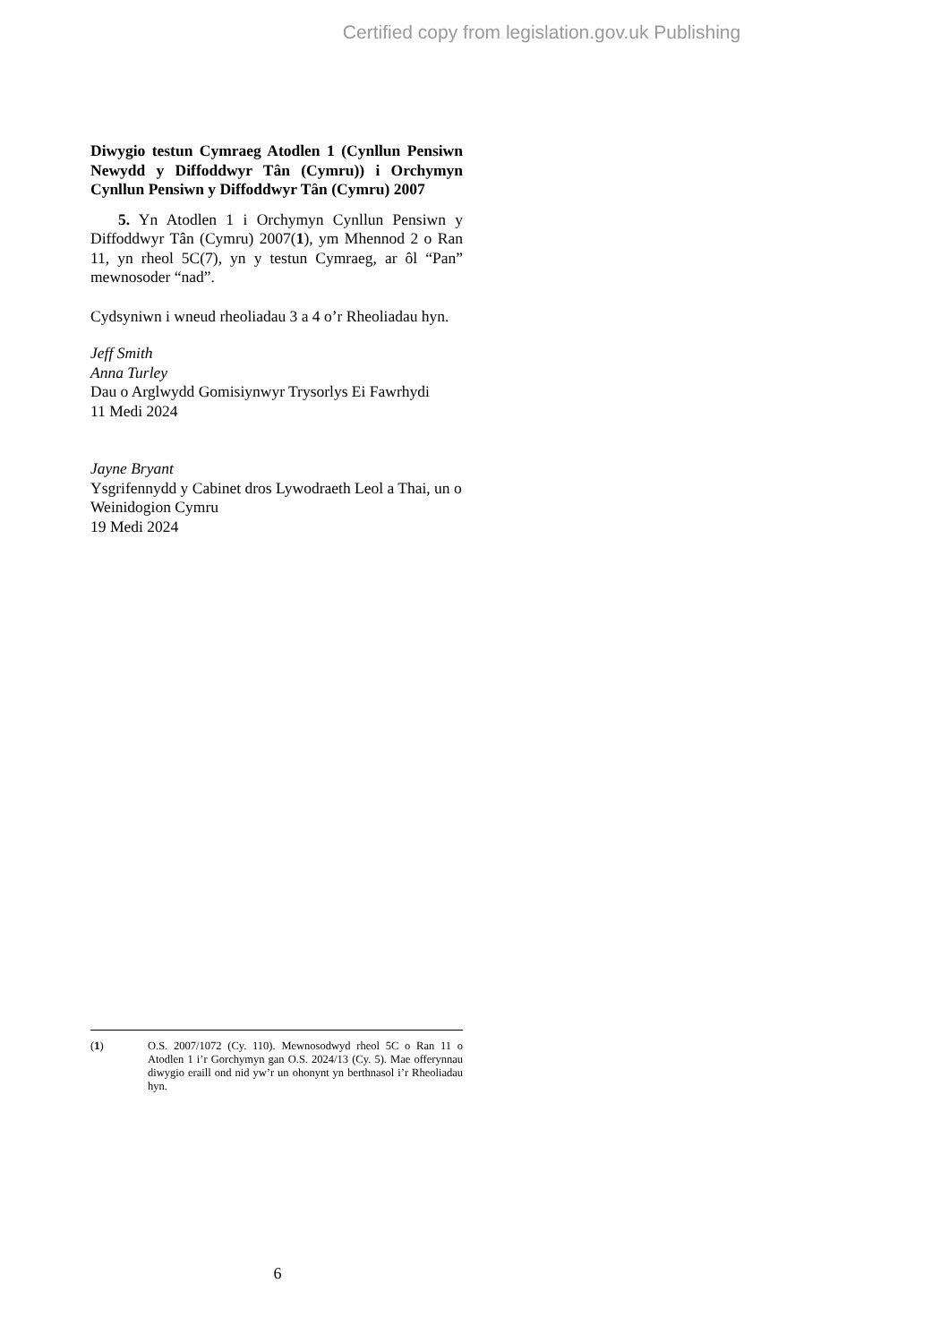Certified copy from legislation.gov.uk Publishing
Diwygio testun Cymraeg Atodlen 1 (Cynllun Pensiwn Newydd y Diffoddwyr Tân (Cymru)) i Orchymyn Cynllun Pensiwn y Diffoddwyr Tân (Cymru) 2007
5. Yn Atodlen 1 i Orchymyn Cynllun Pensiwn y Diffoddwyr Tân (Cymru) 2007(1), ym Mhennod 2 o Ran 11, yn rheol 5C(7), yn y testun Cymraeg, ar ôl “Pan” mewnosoder “nad”.
Cydsyniwn i wneud rheoliadau 3 a 4 o’r Rheoliadau hyn.
Jeff Smith
Anna Turley
Dau o Arglwydd Gomisiynwyr Trysorlys Ei Fawrhydi
11 Medi 2024
Jayne Bryant
Ysgrifennydd y Cabinet dros Lywodraeth Leol a Thai, un o Weinidogion Cymru
19 Medi 2024
(1) O.S. 2007/1072 (Cy. 110). Mewnosodwyd rheol 5C o Ran 11 o Atodlen 1 i’r Gorchymyn gan O.S. 2024/13 (Cy. 5). Mae offerynnau diwygio eraill ond nid yw’r un ohonynt yn berthnasol i’r Rheoliadau hyn.
6